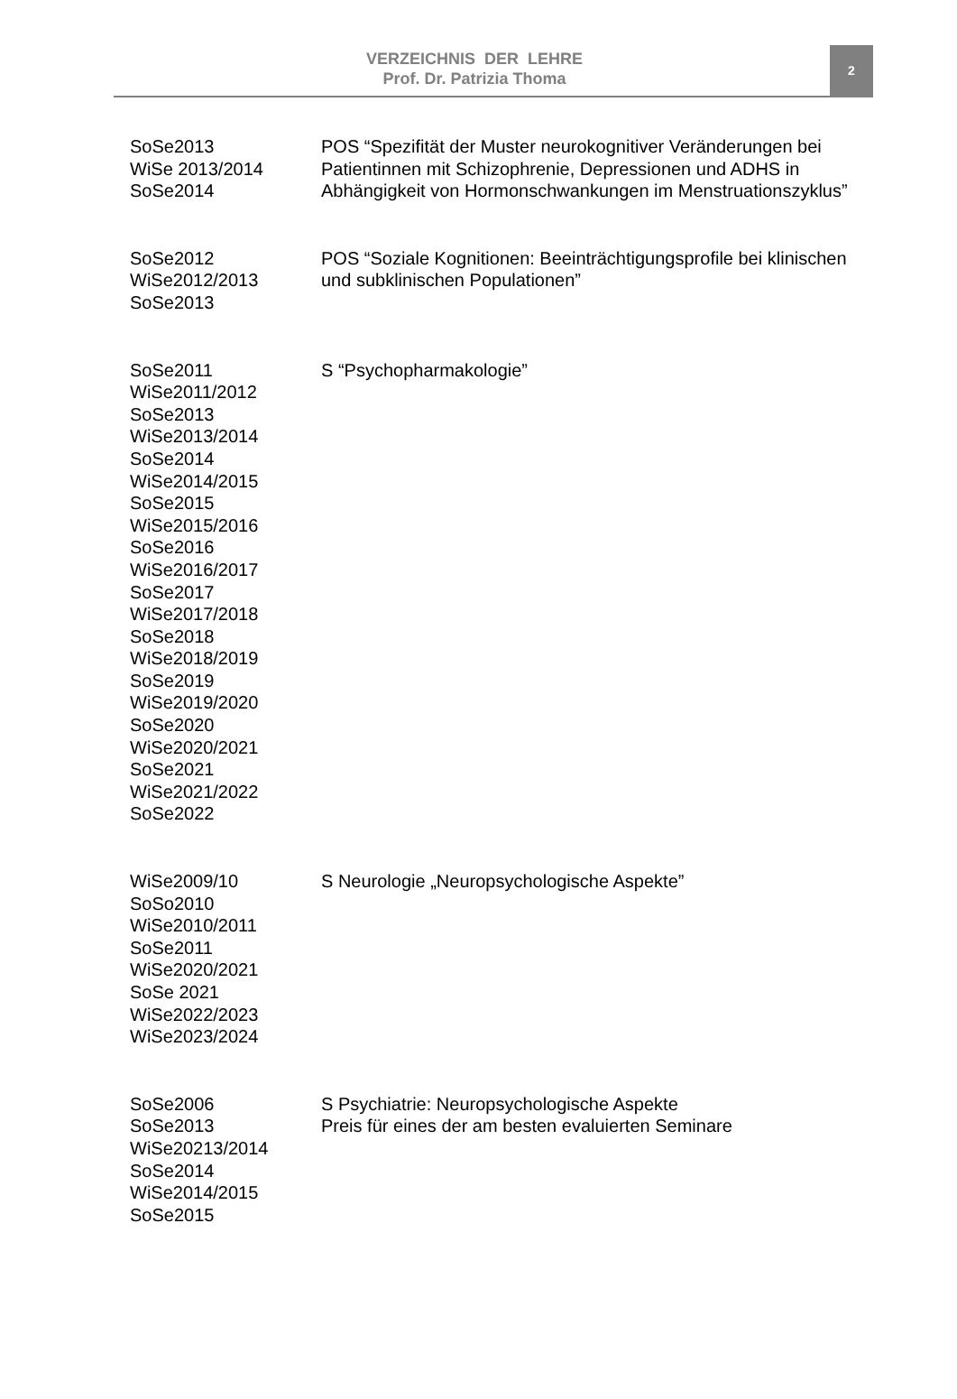VERZEICHNIS DER LEHRE
Prof. Dr. Patrizia Thoma
2
| SoSe2013 WiSe 2013/2014 SoSe2014 | POS “Spezifität der Muster neurokognitiver Veränderungen bei Patientinnen mit Schizophrenie, Depressionen und ADHS in Abhängigkeit von Hormonschwankungen im Menstruationszyklus” |
| SoSe2012 WiSe2012/2013 SoSe2013 | POS “Soziale Kognitionen: Beeinträchtigungsprofile bei klinischen und subklinischen Populationen” |
| SoSe2011 WiSe2011/2012 SoSe2013 WiSe2013/2014 SoSe2014 WiSe2014/2015 SoSe2015 WiSe2015/2016 SoSe2016 WiSe2016/2017 SoSe2017 WiSe2017/2018 SoSe2018 WiSe2018/2019 SoSe2019 WiSe2019/2020 SoSe2020 WiSe2020/2021 SoSe2021 WiSe2021/2022 SoSe2022 | S “Psychopharmakologie” |
| WiSe2009/10 SoSo2010 WiSe2010/2011 SoSe2011 WiSe2020/2021 SoSe 2021 WiSe2022/2023 WiSe2023/2024 | S Neurologie „Neuropsychologische Aspekte” |
| SoSe2006 SoSe2013 WiSe20213/2014 SoSe2014 WiSe2014/2015 SoSe2015 | S Psychiatrie: Neuropsychologische Aspekte Preis für eines der am besten evaluierten Seminare |